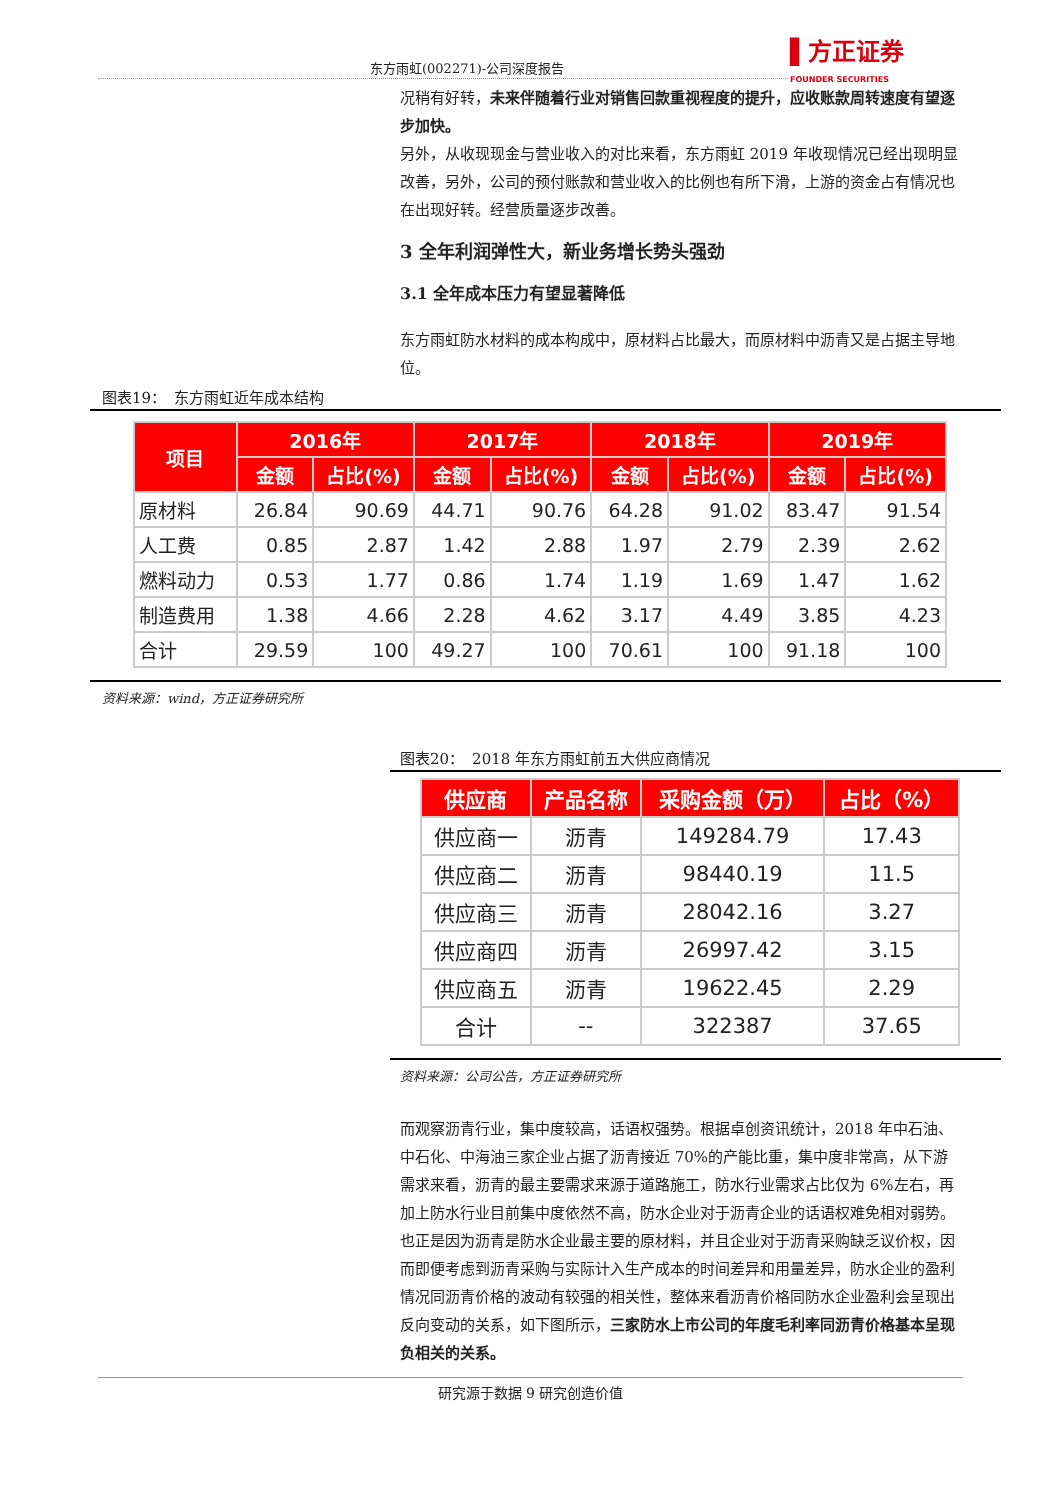东方雨虹(002271)-公司深度报告
▌方正证券
FOUNDER SECURITIES
况稍有好转，未来伴随着行业对销售回款重视程度的提升，应收账款周转速度有望逐步加快。
另外，从收现现金与营业收入的对比来看，东方雨虹 2019 年收现情况已经出现明显改善，另外，公司的预付账款和营业收入的比例也有所下滑，上游的资金占有情况也在出现好转。经营质量逐步改善。
3 全年利润弹性大，新业务增长势头强劲
3.1 全年成本压力有望显著降低
东方雨虹防水材料的成本构成中，原材料占比最大，而原材料中沥青又是占据主导地位。
图表19：　东方雨虹近年成本结构
| 项目 | 2016年 | | 2017年 | | 2018年 | | 2019年 | |
| --- | --- | --- | --- | --- | --- | --- | --- | --- |
| | 金额 | 占比(%) | 金额 | 占比(%) | 金额 | 占比(%) | 金额 | 占比(%) |
| 原材料 | 26.84 | 90.69 | 44.71 | 90.76 | 64.28 | 91.02 | 83.47 | 91.54 |
| 人工费 | 0.85 | 2.87 | 1.42 | 2.88 | 1.97 | 2.79 | 2.39 | 2.62 |
| 燃料动力 | 0.53 | 1.77 | 0.86 | 1.74 | 1.19 | 1.69 | 1.47 | 1.62 |
| 制造费用 | 1.38 | 4.66 | 2.28 | 4.62 | 3.17 | 4.49 | 3.85 | 4.23 |
| 合计 | 29.59 | 100 | 49.27 | 100 | 70.61 | 100 | 91.18 | 100 |
资料来源：wind，方正证券研究所
图表20：　2018 年东方雨虹前五大供应商情况
| 供应商 | 产品名称 | 采购金额（万） | 占比（%） |
| --- | --- | --- | --- |
| 供应商一 | 沥青 | 149284.79 | 17.43 |
| 供应商二 | 沥青 | 98440.19 | 11.5 |
| 供应商三 | 沥青 | 28042.16 | 3.27 |
| 供应商四 | 沥青 | 26997.42 | 3.15 |
| 供应商五 | 沥青 | 19622.45 | 2.29 |
| 合计 | -- | 322387 | 37.65 |
资料来源：公司公告，方正证券研究所
而观察沥青行业，集中度较高，话语权强势。根据卓创资讯统计，2018 年中石油、中石化、中海油三家企业占据了沥青接近 70%的产能比重，集中度非常高，从下游需求来看，沥青的最主要需求来源于道路施工，防水行业需求占比仅为 6%左右，再加上防水行业目前集中度依然不高，防水企业对于沥青企业的话语权难免相对弱势。
也正是因为沥青是防水企业最主要的原材料，并且企业对于沥青采购缺乏议价权，因而即便考虑到沥青采购与实际计入生产成本的时间差异和用量差异，防水企业的盈利情况同沥青价格的波动有较强的相关性，整体来看沥青价格同防水企业盈利会呈现出反向变动的关系，如下图所示，三家防水上市公司的年度毛利率同沥青价格基本呈现负相关的关系。
研究源于数据 9 研究创造价值